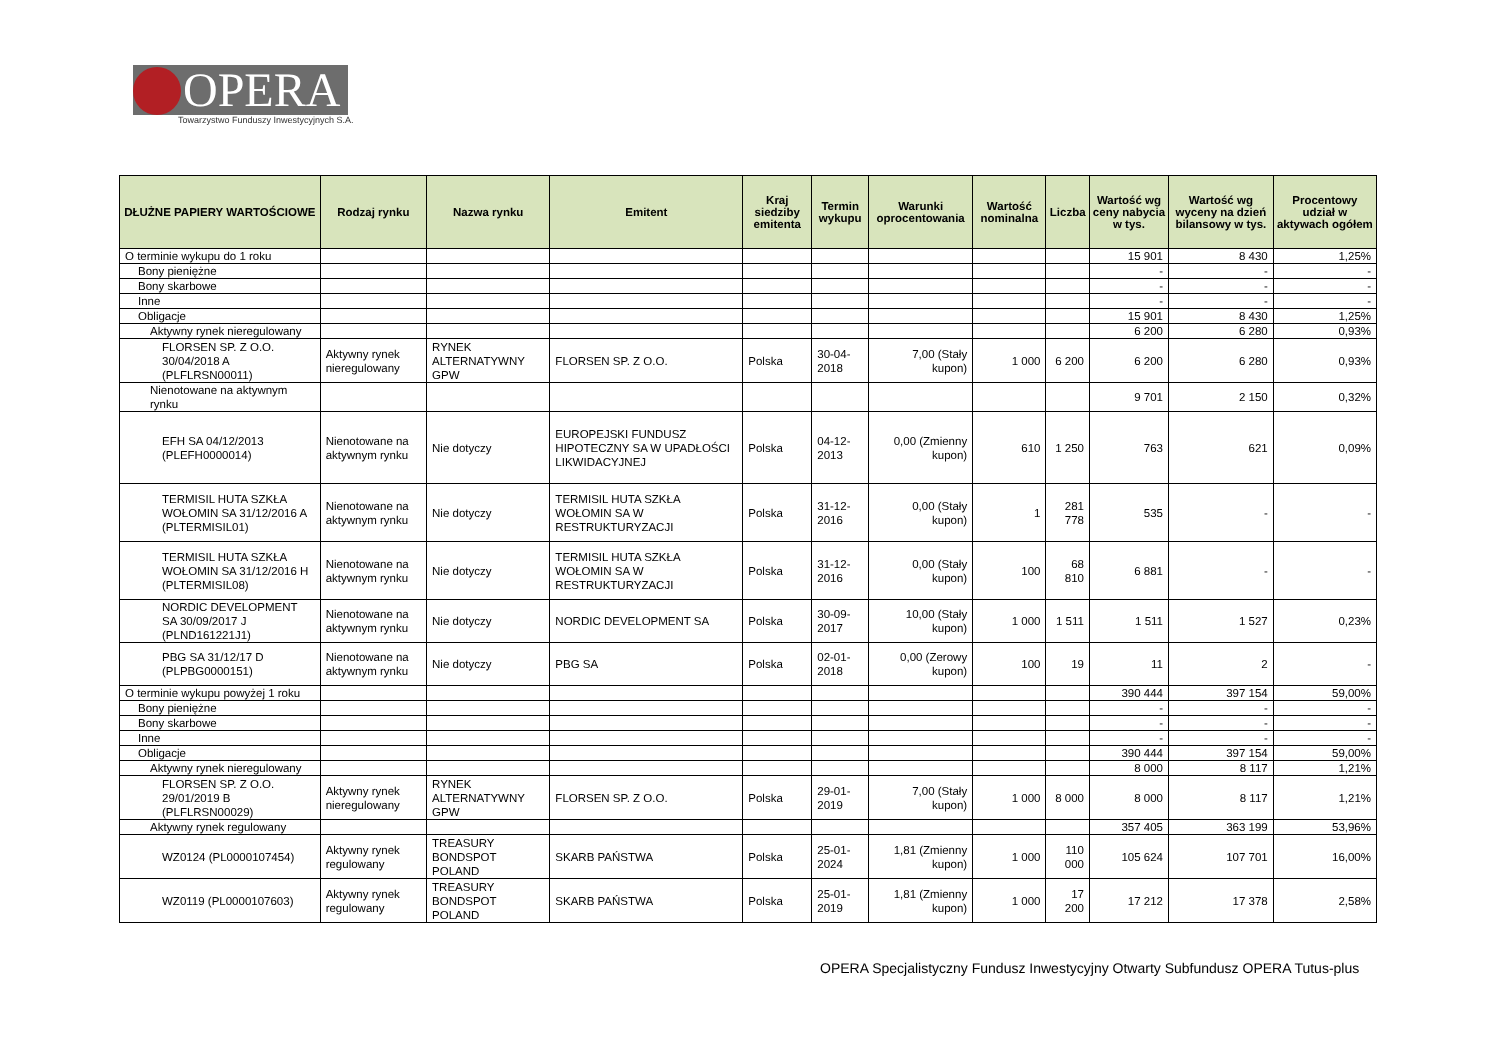OPERA
Towarzystwo Funduszy Inwestycyjnych S.A.
| DŁUŻNE PAPIERY WARTOŚCIOWE | Rodzaj rynku | Nazwa rynku | Emitent | Kraj siedziby emitenta | Termin wykupu | Warunki oprocentowania | Wartość nominalna | Liczba | Wartość wg ceny nabycia w tys. | Wartość wg wyceny na dzień bilansowy w tys. | Procentowy udział w aktywach ogółem |
| --- | --- | --- | --- | --- | --- | --- | --- | --- | --- | --- | --- |
| O terminie wykupu do 1 roku | | | | | | | | | 15 901 | 8 430 | 1,25% |
| Bony pieniężne | | | | | | | | | - | - | - |
| Bony skarbowe | | | | | | | | | - | - | - |
| Inne | | | | | | | | | - | - | - |
| Obligacje | | | | | | | | | 15 901 | 8 430 | 1,25% |
| Aktywny rynek nieregulowany | | | | | | | | | 6 200 | 6 280 | 0,93% |
| FLORSEN SP. Z O.O. 30/04/2018 A (PLFLRSN00011) | Aktywny rynek nieregulowany | RYNEK ALTERNATYWNY GPW | FLORSEN SP. Z O.O. | Polska | 30-04-2018 | 7,00 (Stały kupon) | 1 000 | 6 200 | 6 200 | 6 280 | 0,93% |
| Nienotowane na aktywnym rynku | | | | | | | | | 9 701 | 2 150 | 0,32% |
| EFH SA 04/12/2013 (PLEFH0000014) | Nienotowane na aktywnym rynku | Nie dotyczy | EUROPEJSKI FUNDUSZ HIPOTECZNY SA W UPADŁOŚCI LIKWIDACYJNEJ | Polska | 04-12-2013 | 0,00 (Zmienny kupon) | 610 | 1 250 | 763 | 621 | 0,09% |
| TERMISIL HUTA SZKŁA WOŁOMIN SA 31/12/2016 A (PLTERMISIL01) | Nienotowane na aktywnym rynku | Nie dotyczy | TERMISIL HUTA SZKŁA WOŁOMIN SA W RESTRUKTURYZACJI | Polska | 31-12-2016 | 0,00 (Stały kupon) | 1 | 281 778 | 535 | - | - |
| TERMISIL HUTA SZKŁA WOŁOMIN SA 31/12/2016 H (PLTERMISIL08) | Nienotowane na aktywnym rynku | Nie dotyczy | TERMISIL HUTA SZKŁA WOŁOMIN SA W RESTRUKTURYZACJI | Polska | 31-12-2016 | 0,00 (Stały kupon) | 100 | 68 810 | 6 881 | - | - |
| NORDIC DEVELOPMENT SA 30/09/2017 J (PLND161221J1) | Nienotowane na aktywnym rynku | Nie dotyczy | NORDIC DEVELOPMENT SA | Polska | 30-09-2017 | 10,00 (Stały kupon) | 1 000 | 1 511 | 1 511 | 1 527 | 0,23% |
| PBG SA 31/12/17 D (PLPBG0000151) | Nienotowane na aktywnym rynku | Nie dotyczy | PBG SA | Polska | 02-01-2018 | 0,00 (Zerowy kupon) | 100 | 19 | 11 | 2 | - |
| O terminie wykupu powyżej 1 roku | | | | | | | | | 390 444 | 397 154 | 59,00% |
| Bony pieniężne | | | | | | | | | - | - | - |
| Bony skarbowe | | | | | | | | | - | - | - |
| Inne | | | | | | | | | - | - | - |
| Obligacje | | | | | | | | | 390 444 | 397 154 | 59,00% |
| Aktywny rynek nieregulowany | | | | | | | | | 8 000 | 8 117 | 1,21% |
| FLORSEN SP. Z O.O. 29/01/2019 B (PLFLRSN00029) | Aktywny rynek nieregulowany | RYNEK ALTERNATYWNY GPW | FLORSEN SP. Z O.O. | Polska | 29-01-2019 | 7,00 (Stały kupon) | 1 000 | 8 000 | 8 000 | 8 117 | 1,21% |
| Aktywny rynek regulowany | | | | | | | | | 357 405 | 363 199 | 53,96% |
| WZ0124 (PL0000107454) | Aktywny rynek regulowany | TREASURY BONDSPOT POLAND | SKARB PAŃSTWA | Polska | 25-01-2024 | 1,81 (Zmienny kupon) | 1 000 | 110 000 | 105 624 | 107 701 | 16,00% |
| WZ0119 (PL0000107603) | Aktywny rynek regulowany | TREASURY BONDSPOT POLAND | SKARB PAŃSTWA | Polska | 25-01-2019 | 1,81 (Zmienny kupon) | 1 000 | 17 200 | 17 212 | 17 378 | 2,58% |
OPERA Specjalistyczny Fundusz Inwestycyjny Otwarty Subfundusz OPERA Tutus-plus